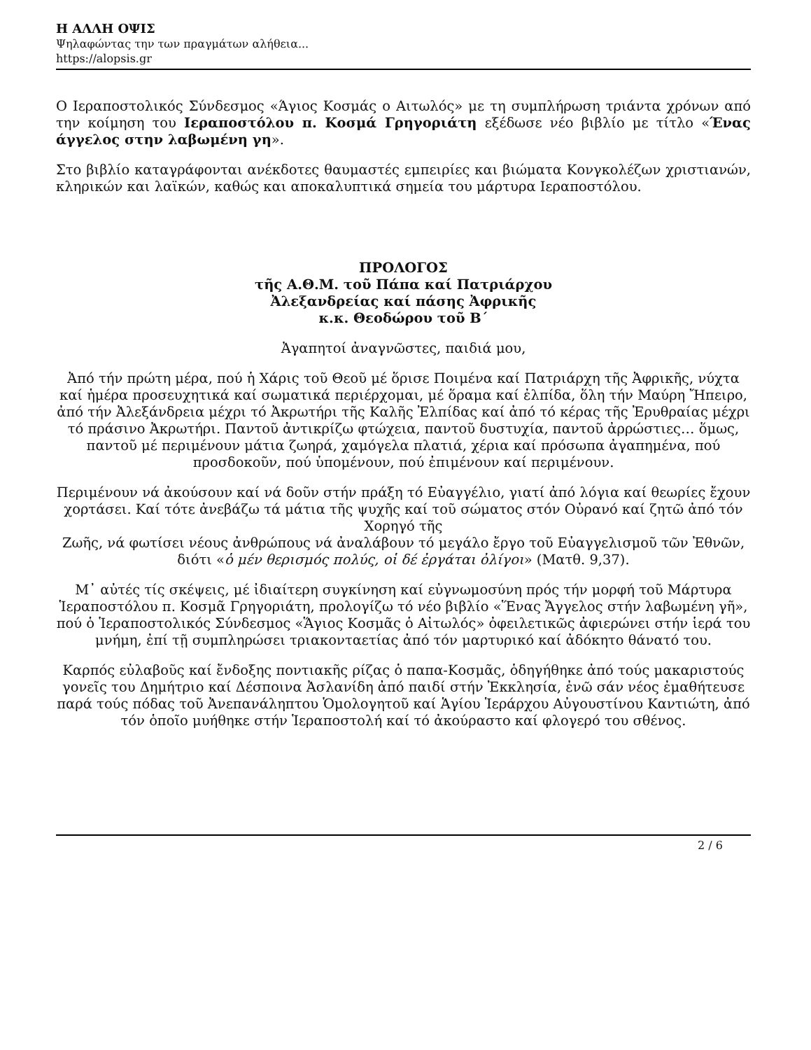Η ΑΛΛΗ ΟΨΙΣ
Ψηλαφώντας την των πραγμάτων αλήθεια...
https://alopsis.gr
Ο Ιεραποστολικός Σύνδεσμος «Άγιος Κοσμάς ο Αιτωλός» με τη συμπλήρωση τριάντα χρόνων από την κοίμηση του Ιεραποστόλου π. Κοσμά Γρηγοριάτη εξέδωσε νέο βιβλίο με τίτλο «Ένας άγγελος στην λαβωμένη γη».
Στο βιβλίο καταγράφονται ανέκδοτες θαυμαστές εμπειρίες και βιώματα Κονγκολέζων χριστιανών, κληρικών και λαϊκών, καθώς και αποκαλυπτικά σημεία του μάρτυρα Ιεραποστόλου.
ΠΡΟΛΟΓΟΣ
τῆς Α.Θ.Μ. τοῦ Πάπα καί Πατριάρχου
Ἀλεξανδρείας καί πάσης Ἀφρικῆς
κ.κ. Θεοδώρου τοῦ Β΄
Ἀγαπητοί ἀναγνῶστες, παιδιά μου,
Ἀπό τήν πρώτη μέρα, πού ἡ Χάρις τοῦ Θεοῦ μέ ὅρισε Ποιμένα καί Πατριάρχη τῆς Ἀφρικῆς, νύχτα καί ἡμέρα προσευχητικά καί σωματικά περιέρχομαι, μέ ὅραμα καί ἐλπίδα, ὅλη τήν Μαύρη Ἤπειρο, ἀπό τήν Ἀλεξάνδρεια μέχρι τό Ἀκρωτήρι τῆς Καλῆς Ἐλπίδας καί ἀπό τό κέρας τῆς Ἐρυθραίας μέχρι τό πράσινο Ἀκρωτήρι. Παντοῦ ἀντικρίζω φτώχεια, παντοῦ δυστυχία, παντοῦ ἀρρώστιες… ὅμως, παντοῦ μέ περιμένουν μάτια ζωηρά, χαμόγελα πλατιά, χέρια καί πρόσωπα ἀγαπημένα, πού προσδοκοῦν, πού ὑπομένουν, πού ἐπιμένουν καί περιμένουν.
Περιμένουν νά ἀκούσουν καί νά δοῦν στήν πράξη τό Εὐαγγέλιο, γιατί ἀπό λόγια καί θεωρίες ἔχουν χορτάσει. Καί τότε ἀνεβάζω τά μάτια τῆς ψυχῆς καί τοῦ σώματος στόν Οὐρανό καί ζητῶ ἀπό τόν Χορηγό τῆς
Ζωῆς, νά φωτίσει νέους ἀνθρώπους νά ἀναλάβουν τό μεγάλο ἔργο τοῦ Εὐαγγελισμοῦ τῶν Ἐθνῶν, διότι «ὁ μέν θερισμός πολύς, οἱ δέ ἐργάται ὀλίγοι» (Ματθ. 9,37).
Μ᾽ αὐτές τίς σκέψεις, μέ ἰδιαίτερη συγκίνηση καί εὐγνωμοσύνη πρός τήν μορφή τοῦ Μάρτυρα Ἱεραποστόλου π. Κοσμᾶ Γρηγοριάτη, προλογίζω τό νέο βιβλίο «Ἕνας Ἄγγελος στήν λαβωμένη γῆ», πού ὁ Ἱεραποστολικός Σύνδεσμος «Ἅγιος Κοσμᾶς ὁ Αἰτωλός» ὀφειλετικῶς ἀφιερώνει στήν ἱερά του μνήμη, ἐπί τῇ συμπληρώσει τριακονταετίας ἀπό τόν μαρτυρικό καί ἀδόκητο θάνατό του.
Καρπός εὐλαβοῦς καί ἔνδοξης ποντιακῆς ρίζας ὁ παπα-Κοσμᾶς, ὁδηγήθηκε ἀπό τούς μακαριστούς γονεῖς του Δημήτριο καί Δέσποινα Ἀσλανίδη ἀπό παιδί στήν Ἐκκλησία, ἐνῶ σάν νέος ἐμαθήτευσε παρά τούς πόδας τοῦ Ἀνεπανάληπτου Ὁμολογητοῦ καί Ἁγίου Ἱεράρχου Αὐγουστίνου Καντιώτη, ἀπό τόν ὁποῖο μυήθηκε στήν Ἱεραποστολή καί τό ἀκούραστο καί φλογερό του σθένος.
2 / 6